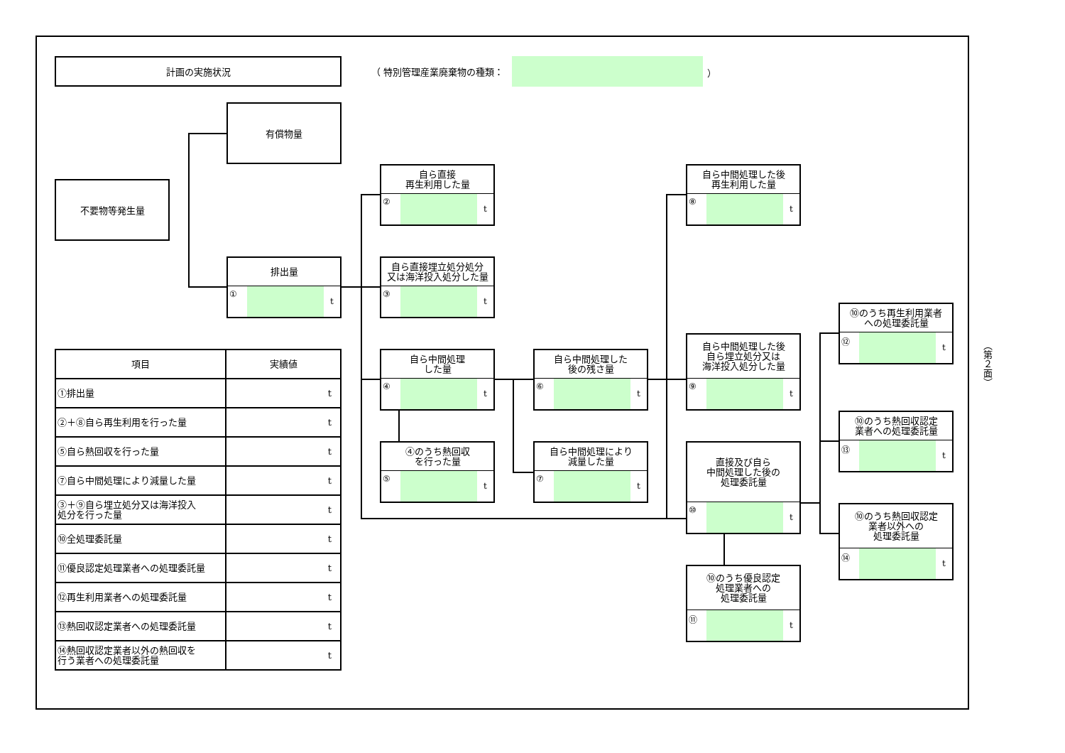計画の実施状況
（ 特別管理産業廃棄物の種類： ）
有償物量
不要物等発生量
排出量
① t
自ら直接
再生利用した量
② t
自ら直接埋立処分処分
又は海洋投入処分した量
③ t
自ら中間処理
した量
④ t
④のうち熱回収
を行った量
⑤ t
自ら中間処理した
後の残さ量
⑥ t
自ら中間処理により
減量した量
⑦ t
自ら中間処理した後
再生利用した量
⑧ t
自ら中間処理した後
自ら埋立処分又は
海洋投入処分した量
⑨ t
直接及び自ら
中間処理した後の
処理委託量
⑩ t
⑩のうち優良認定
処理業者への
処理委託量
⑪ t
⑩のうち再生利用業者
への処理委託量
⑫ t
⑩のうち熱回収認定
業者への処理委託量
⑬ t
⑩のうち熱回収認定
業者以外への
処理委託量
⑭ t
| 項目 | 実績値 |
| --- | --- |
| ①排出量 | t |
| ②＋⑧自ら再生利用を行った量 | t |
| ⑤自ら熱回収を行った量 | t |
| ⑦自ら中間処理により減量した量 | t |
| ③＋⑨自ら埋立処分又は海洋投入 処分を行った量 | t |
| ⑩全処理委託量 | t |
| ⑪優良認定処理業者への処理委託量 | t |
| ⑫再生利用業者への処理委託量 | t |
| ⑬熱回収認定業者への処理委託量 | t |
| ⑭熱回収認定業者以外の熱回収を 行う業者への処理委託量 | t |
（第２面）